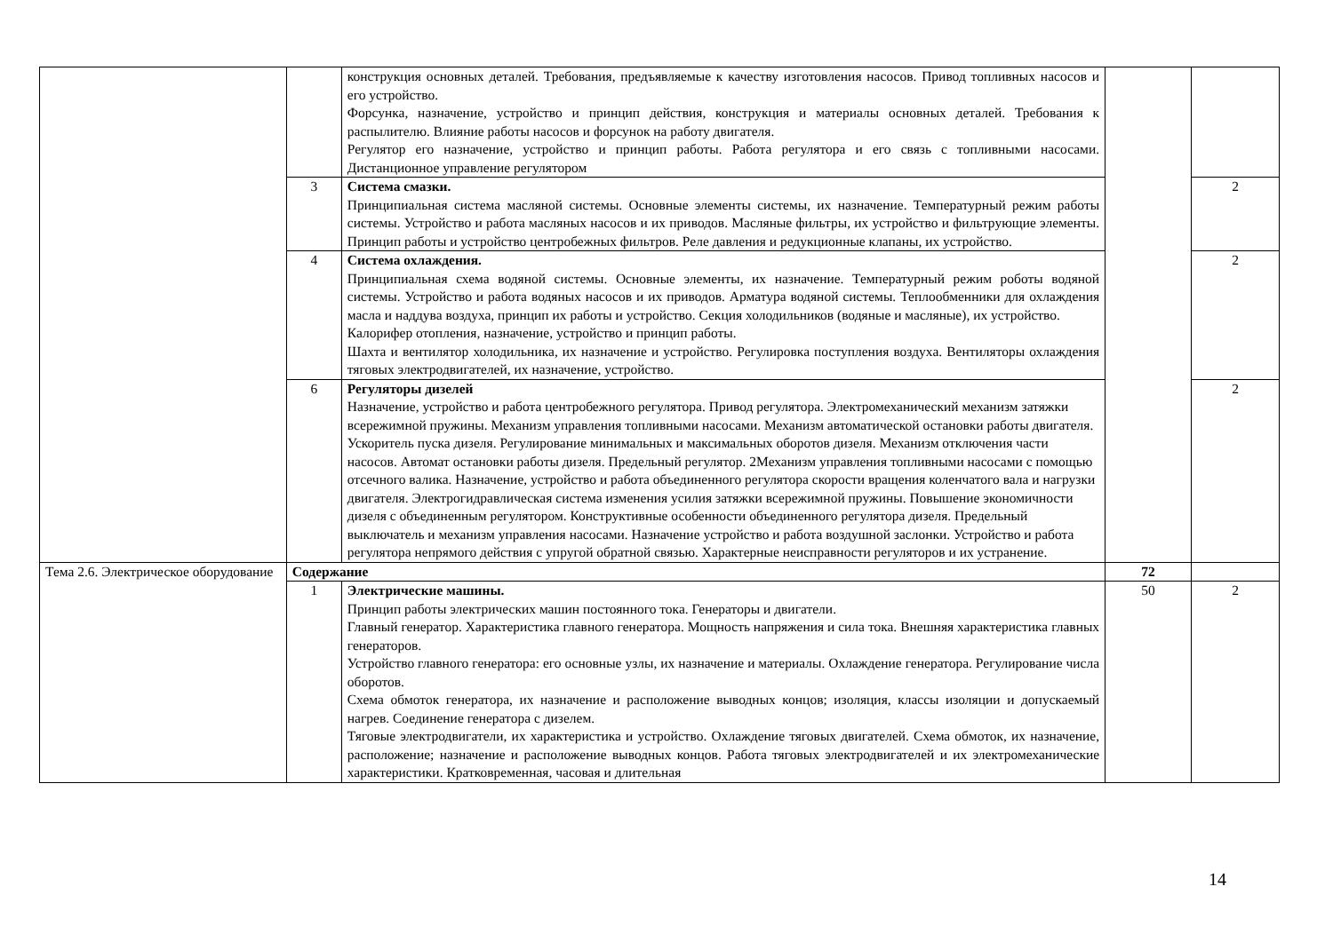| | | конструкция основных деталей. Требования, предъявляемые к качеству изготовления насосов. Привод топливных насосов и его устройство. Форсунка, назначение, устройство и принцип действия, конструкция и материалы основных деталей. Требования к распылителю. Влияние работы насосов и форсунок на работу двигателя. Регулятор его назначение, устройство и принцип работы. Работа регулятора и его связь с топливными насосами. Дистанционное управление регулятором | | |
| | 3 | Система смазки. Принципиальная система масляной системы. Основные элементы системы, их назначение. Температурный режим работы системы. Устройство и работа масляных насосов и их приводов. Масляные фильтры, их устройство и фильтрующие элементы. Принцип работы и устройство центробежных фильтров. Реле давления и редукционные клапаны, их устройство. | | 2 |
| | 4 | Система охлаждения. Принципиальная схема водяной системы. Основные элементы, их назначение. Температурный режим роботы водяной системы. Устройство и работа водяных насосов и их приводов. Арматура водяной системы. Теплообменники для охлаждения масла и наддува воздуха, принцип их работы и устройство. Секция холодильников (водяные и масляные), их устройство. Калорифер отопления, назначение, устройство и принцип работы. Шахта и вентилятор холодильника, их назначение и устройство. Регулировка поступления воздуха. Вентиляторы охлаждения тяговых электродвигателей, их назначение, устройство. | | 2 |
| | 6 | Регуляторы дизелей Назначение, устройство и работа центробежного регулятора. Привод регулятора. Электромеханический механизм затяжки всережимной пружины. Механизм управления топливными насосами. Механизм автоматической остановки работы двигателя. Ускоритель пуска дизеля. Регулирование минимальных и максимальных оборотов дизеля. Механизм отключения части насосов. Автомат остановки работы дизеля. Предельный регулятор. 2Механизм управления топливными насосами с помощью отсечного валика. Назначение, устройство и работа объединенного регулятора скорости вращения коленчатого вала и нагрузки двигателя. Электрогидравлическая система изменения усилия затяжки всережимной пружины. Повышение экономичности дизеля с объединенным регулятором. Конструктивные особенности объединенного регулятора дизеля. Предельный выключатель и механизм управления насосами. Назначение устройство и работа воздушной заслонки. Устройство и работа регулятора непрямого действия с упругой обратной связью. Характерные неисправности регуляторов и их устранение. | | 2 |
| Тема 2.6. Электрическое оборудование | Содержание | | 72 | |
| | 1 | Электрические машины. Принцип работы электрических машин постоянного тока. Генераторы и двигатели. Главный генератор. Характеристика главного генератора. Мощность напряжения и сила тока. Внешняя характеристика главных генераторов. Устройство главного генератора: его основные узлы, их назначение и материалы. Охлаждение генератора. Регулирование числа оборотов. Схема обмоток генератора, их назначение и расположение выводных концов; изоляция, классы изоляции и допускаемый нагрев. Соединение генератора с дизелем. Тяговые электродвигатели, их характеристика и устройство. Охлаждение тяговых двигателей. Схема обмоток, их назначение, расположение; назначение и расположение выводных концов. Работа тяговых электродвигателей и их электромеханические характеристики. Кратковременная, часовая и длительная | 50 | 2 |
14